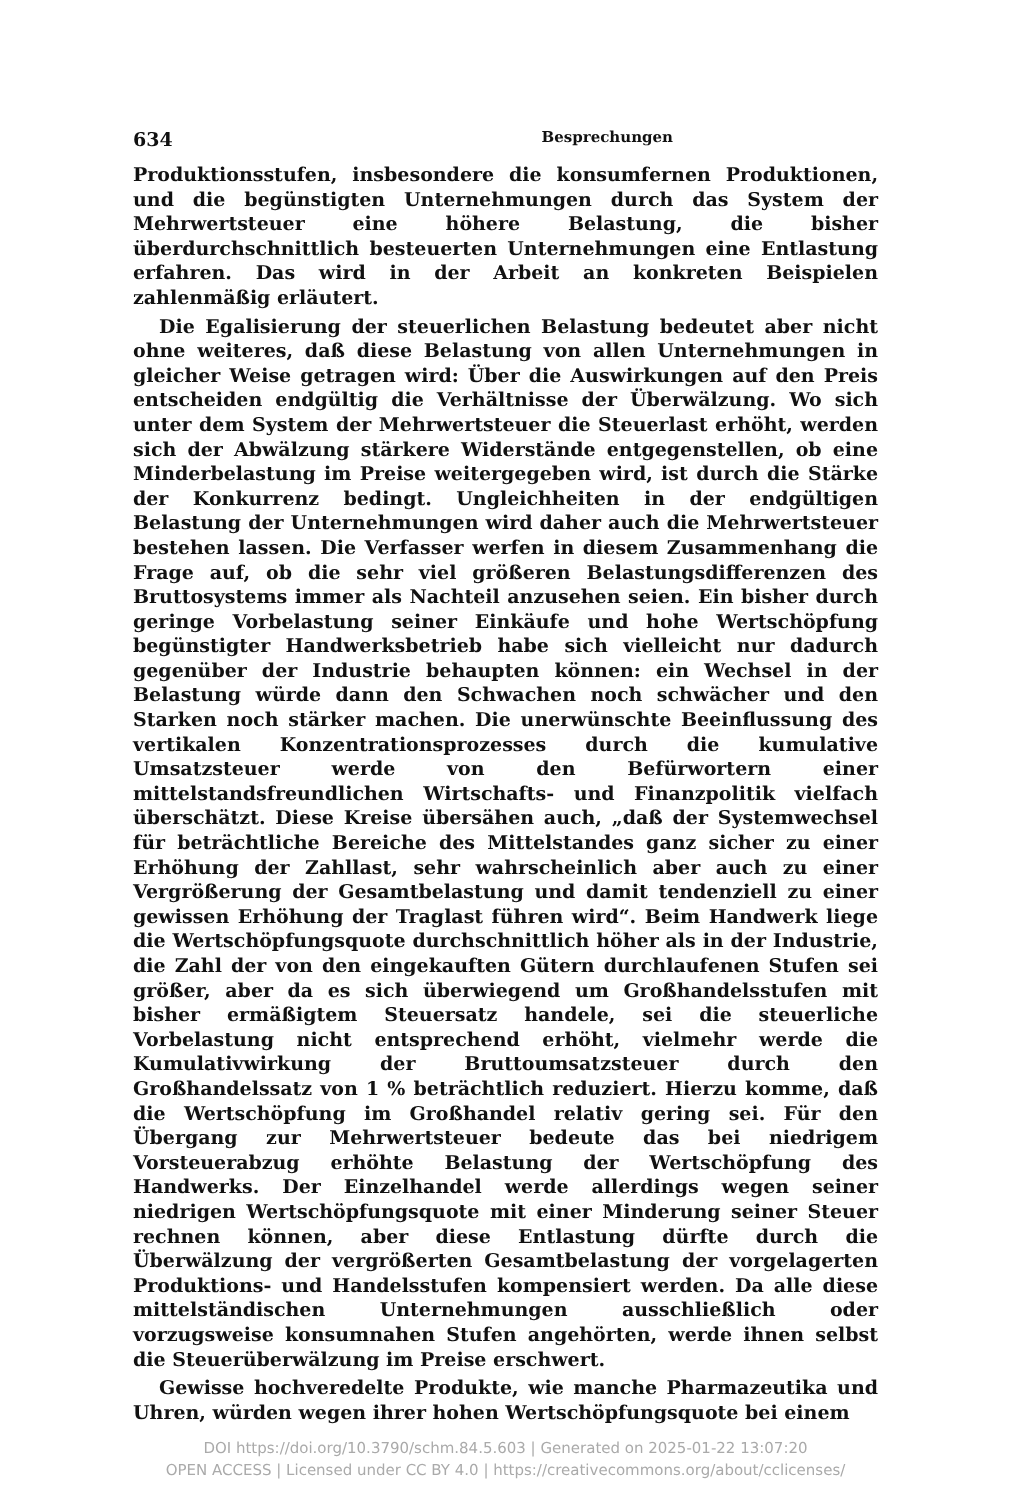634 Besprechungen
Produktionsstufen, insbesondere die konsumfernen Produktionen, und die begünstigten Unternehmungen durch das System der Mehrwertsteuer eine höhere Belastung, die bisher überdurchschnittlich besteuerten Unternehmungen eine Entlastung erfahren. Das wird in der Arbeit an konkreten Beispielen zahlenmäßig erläutert.
Die Egalisierung der steuerlichen Belastung bedeutet aber nicht ohne weiteres, daß diese Belastung von allen Unternehmungen in gleicher Weise getragen wird: Über die Auswirkungen auf den Preis entscheiden endgültig die Verhältnisse der Überwälzung. Wo sich unter dem System der Mehrwertsteuer die Steuerlast erhöht, werden sich der Abwälzung stärkere Widerstände entgegenstellen, ob eine Minderbelastung im Preise weitergegeben wird, ist durch die Stärke der Konkurrenz bedingt. Ungleichheiten in der endgültigen Belastung der Unternehmungen wird daher auch die Mehrwertsteuer bestehen lassen. Die Verfasser werfen in diesem Zusammenhang die Frage auf, ob die sehr viel größeren Belastungsdifferenzen des Bruttosystems immer als Nachteil anzusehen seien. Ein bisher durch geringe Vorbelastung seiner Einkäufe und hohe Wertschöpfung begünstigter Handwerksbetrieb habe sich vielleicht nur dadurch gegenüber der Industrie behaupten können: ein Wechsel in der Belastung würde dann den Schwachen noch schwächer und den Starken noch stärker machen. Die unerwünschte Beeinflussung des vertikalen Konzentrationsprozesses durch die kumulative Umsatzsteuer werde von den Befürwortern einer mittelstandsfreundlichen Wirtschafts- und Finanzpolitik vielfach überschätzt. Diese Kreise übersähen auch, „daß der Systemwechsel für beträchtliche Bereiche des Mittelstandes ganz sicher zu einer Erhöhung der Zahllast, sehr wahrscheinlich aber auch zu einer Vergrößerung der Gesamtbelastung und damit tendenziell zu einer gewissen Erhöhung der Traglast führen wird“. Beim Handwerk liege die Wertschöpfungsquote durchschnittlich höher als in der Industrie, die Zahl der von den eingekauften Gütern durchlaufenen Stufen sei größer, aber da es sich überwiegend um Großhandelsstufen mit bisher ermäßigtem Steuersatz handele, sei die steuerliche Vorbelastung nicht entsprechend erhöht, vielmehr werde die Kumulativwirkung der Bruttoumsatzsteuer durch den Großhandelssatz von 1 % beträchtlich reduziert. Hierzu komme, daß die Wertschöpfung im Großhandel relativ gering sei. Für den Übergang zur Mehrwertsteuer bedeute das bei niedrigem Vorsteuerabzug erhöhte Belastung der Wertschöpfung des Handwerks. Der Einzelhandel werde allerdings wegen seiner niedrigen Wertschöpfungsquote mit einer Minderung seiner Steuer rechnen können, aber diese Entlastung dürfte durch die Überwälzung der vergrößerten Gesamtbelastung der vorgelagerten Produktions- und Handelsstufen kompensiert werden. Da alle diese mittelständischen Unternehmungen ausschließlich oder vorzugsweise konsumnahen Stufen angehörten, werde ihnen selbst die Steuerüberwälzung im Preise erschwert.
Gewisse hochveredelte Produkte, wie manche Pharmazeutika und Uhren, würden wegen ihrer hohen Wertschöpfungsquote bei einem
DOI https://doi.org/10.3790/schm.84.5.603 | Generated on 2025-01-22 13:07:20
OPEN ACCESS | Licensed under CC BY 4.0 | https://creativecommons.org/about/cclicenses/